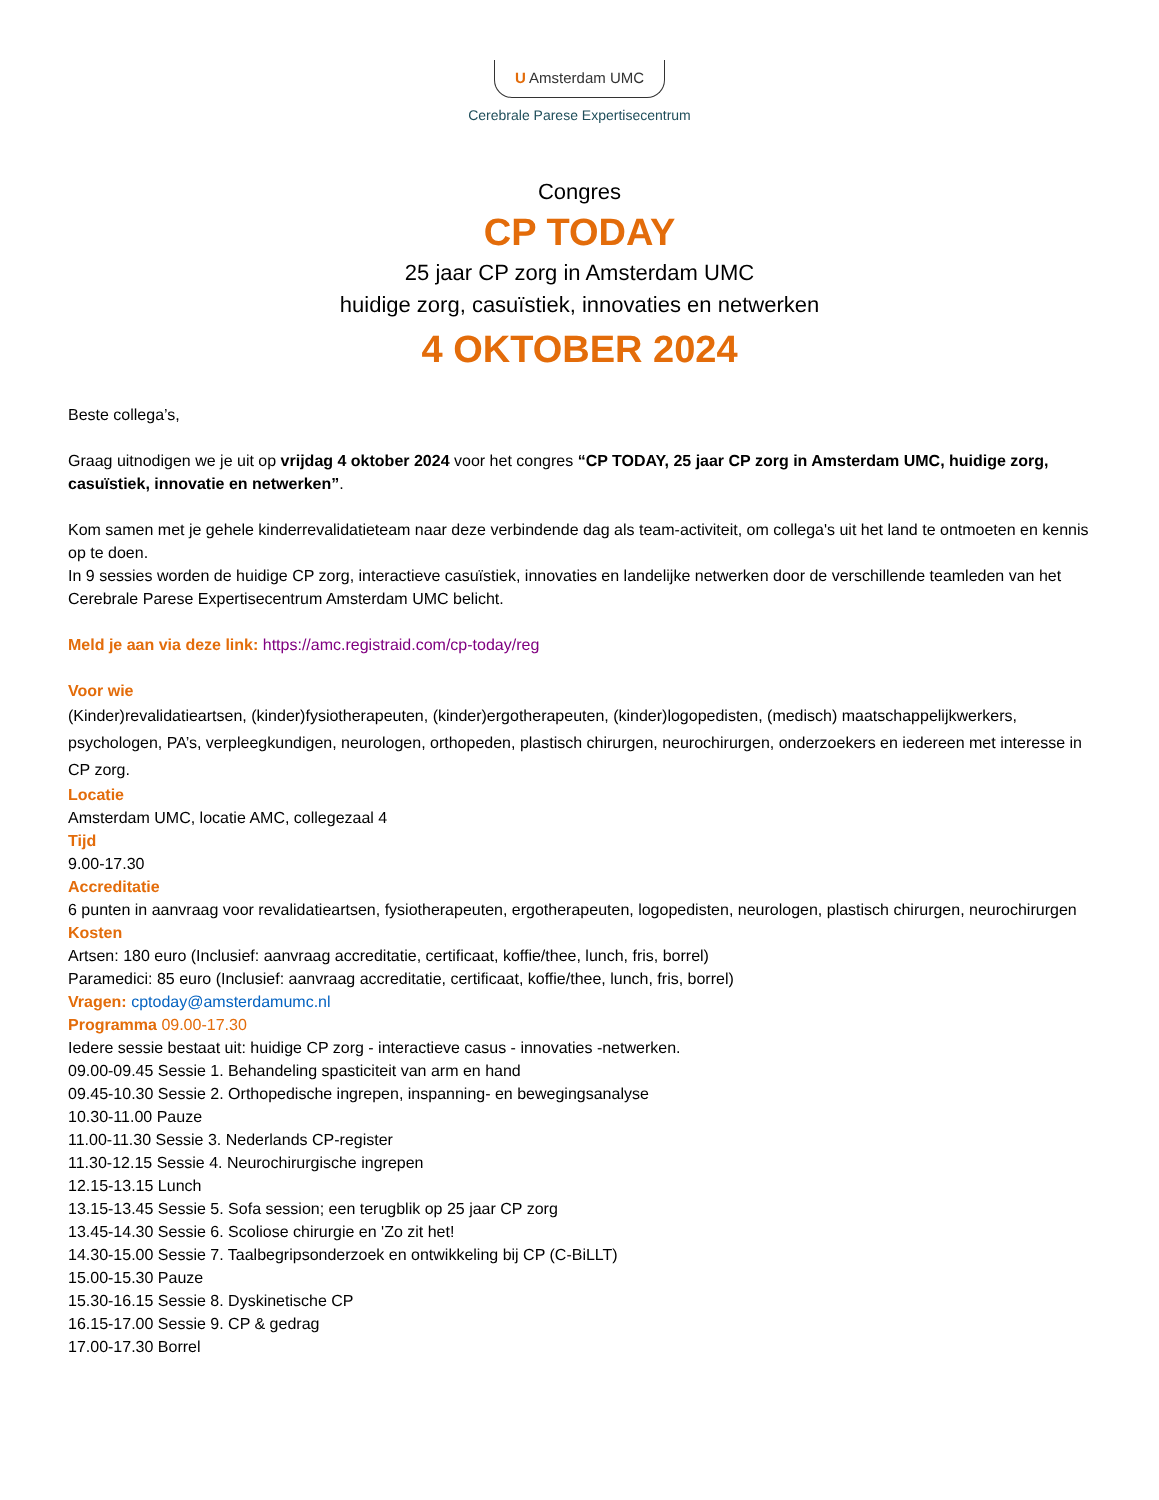U Amsterdam UMC
Cerebrale Parese Expertisecentrum
Congres
CP TODAY
25 jaar CP zorg in Amsterdam UMC
huidige zorg, casuïstiek, innovaties en netwerken
4 OKTOBER 2024
Beste collega’s,
Graag uitnodigen we je uit op vrijdag 4 oktober 2024 voor het congres “CP TODAY, 25 jaar CP zorg in Amsterdam UMC, huidige zorg, casuïstiek, innovatie en netwerken”.
Kom samen met je gehele kinderrevalidatieteam naar deze verbindende dag als team-activiteit, om collega's uit het land te ontmoeten en kennis op te doen.
In 9 sessies worden de huidige CP zorg, interactieve casuïstiek, innovaties en landelijke netwerken door de verschillende teamleden van het Cerebrale Parese Expertisecentrum Amsterdam UMC belicht.
Meld je aan via deze link: https://amc.registraid.com/cp-today/reg
Voor wie
(Kinder)revalidatieartsen, (kinder)fysiotherapeuten, (kinder)ergotherapeuten, (kinder)logopedisten, (medisch) maatschappelijkwerkers, psychologen, PA’s, verpleegkundigen, neurologen, orthopeden, plastisch chirurgen, neurochirurgen, onderzoekers en iedereen met interesse in CP zorg.
Locatie
Amsterdam UMC, locatie AMC, collegezaal 4
Tijd
9.00-17.30
Accreditatie
6 punten in aanvraag voor revalidatieartsen, fysiotherapeuten, ergotherapeuten, logopedisten, neurologen, plastisch chirurgen, neurochirurgen
Kosten
Artsen: 180 euro (Inclusief: aanvraag accreditatie, certificaat, koffie/thee, lunch, fris, borrel)
Paramedici: 85 euro (Inclusief: aanvraag accreditatie, certificaat, koffie/thee, lunch, fris, borrel)
Vragen: cptoday@amsterdamumc.nl
Programma 09.00-17.30
Iedere sessie bestaat uit: huidige CP zorg - interactieve casus - innovaties -netwerken.
09.00-09.45 Sessie 1. Behandeling spasticiteit van arm en hand
09.45-10.30 Sessie 2. Orthopedische ingrepen, inspanning- en bewegingsanalyse
10.30-11.00 Pauze
11.00-11.30 Sessie 3. Nederlands CP-register
11.30-12.15 Sessie 4. Neurochirurgische ingrepen
12.15-13.15 Lunch
13.15-13.45 Sessie 5. Sofa session; een terugblik op 25 jaar CP zorg
13.45-14.30 Sessie 6. Scoliose chirurgie en 'Zo zit het!
14.30-15.00 Sessie 7. Taalbegripsonderzoek en ontwikkeling bij CP (C-BiLLT)
15.00-15.30 Pauze
15.30-16.15 Sessie 8. Dyskinetische CP
16.15-17.00 Sessie 9. CP & gedrag
17.00-17.30 Borrel